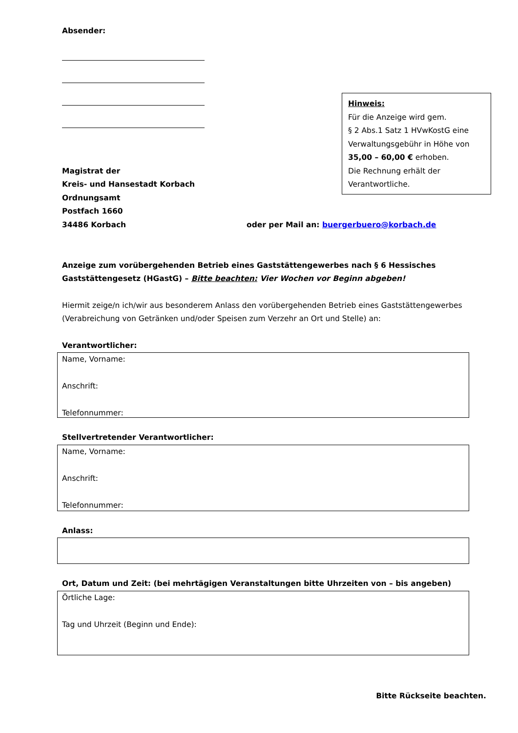Absender:
Magistrat der
Kreis- und Hansestadt Korbach
Ordnungsamt
Postfach 1660
34486 Korbach
Hinweis:
Für die Anzeige wird gem.
§ 2 Abs.1 Satz 1 HVwKostG eine Verwaltungsgebühr in Höhe von 35,00 – 60,00 € erhoben.
Die Rechnung erhält der Verantwortliche.
oder per Mail an: buergerbuero@korbach.de
Anzeige zum vorübergehenden Betrieb eines Gaststättengewerbes nach § 6 Hessisches Gaststättengesetz (HGastG) – Bitte beachten: Vier Wochen vor Beginn abgeben!
Hiermit zeige/n ich/wir aus besonderem Anlass den vorübergehenden Betrieb eines Gaststättengewerbes (Verabreichung von Getränken und/oder Speisen zum Verzehr an Ort und Stelle) an:
Verantwortlicher:
Name, Vorname:
Anschrift:
Telefonnummer:
Stellvertretender Verantwortlicher:
Name, Vorname:
Anschrift:
Telefonnummer:
Anlass:
Ort, Datum und Zeit: (bei mehrtägigen Veranstaltungen bitte Uhrzeiten von – bis angeben)
Örtliche Lage:
Tag und Uhrzeit (Beginn und Ende):
Bitte Rückseite beachten.